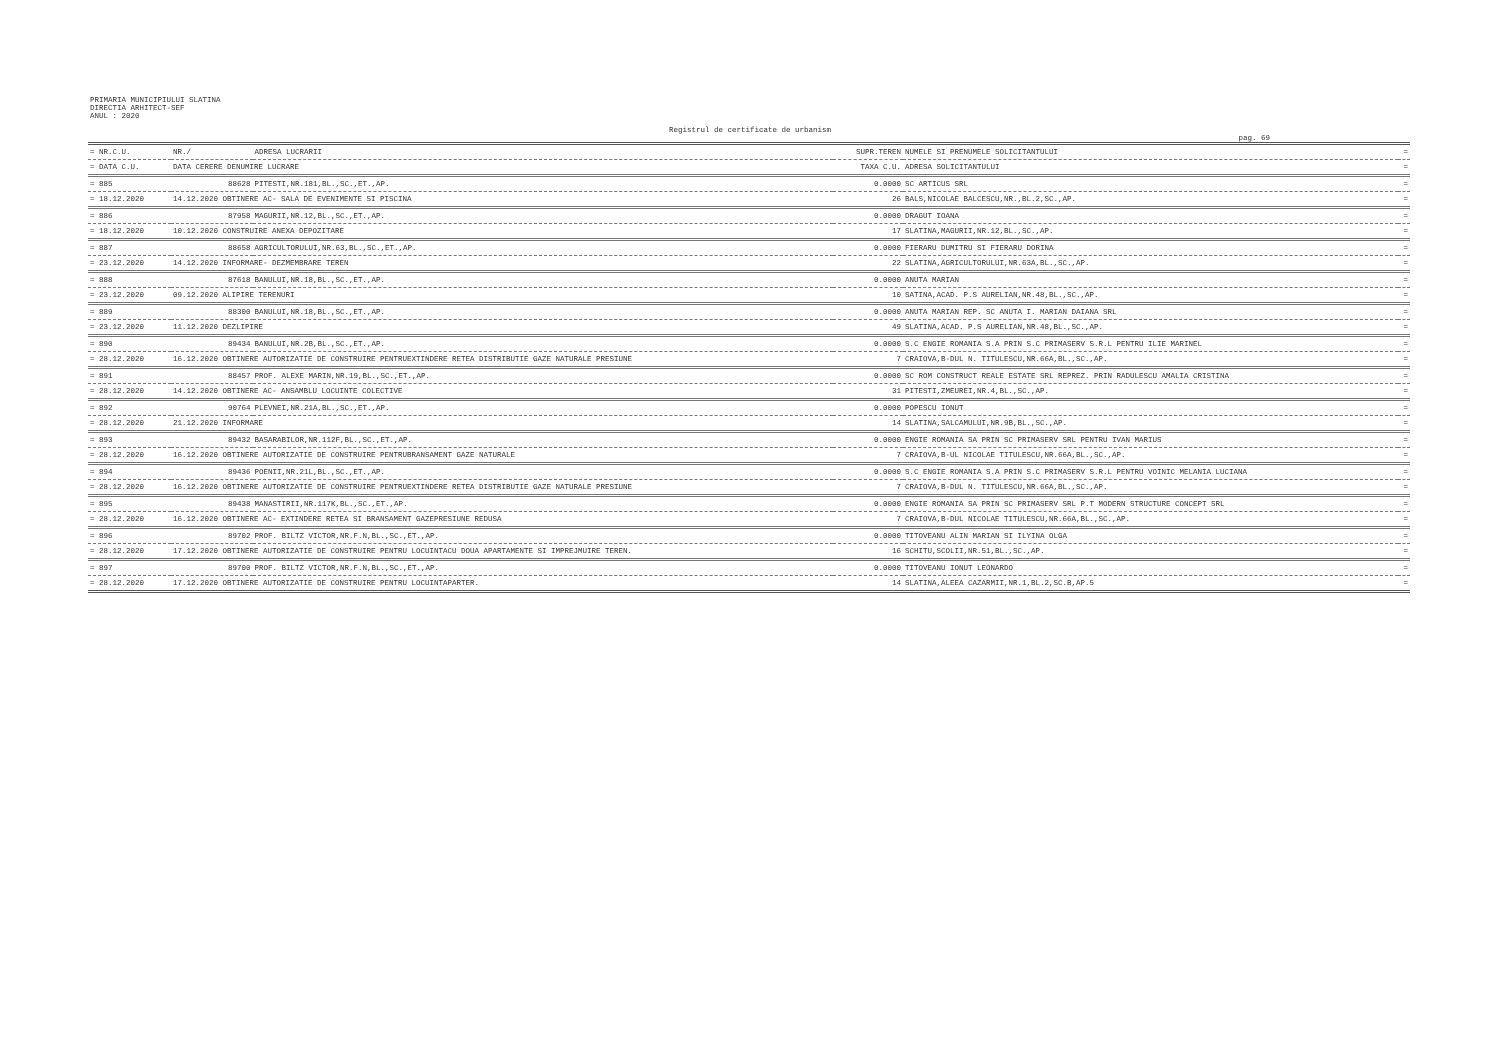PRIMARIA MUNICIPIULUI SLATINA
DIRECTIA ARHITECT-SEF
ANUL : 2020
Registrul de certificate de urbanism
pag. 69
| = NR.C.U. | NR./ | ADRESA LUCRARII | SUPR.TEREN | NUMELE SI PRENUMELE SOLICITANTULUI | = |
| --- | --- | --- | --- | --- | --- |
| = DATA C.U. | DATA CERERE DENUMIRE LUCRARE | | TAXA C.U. | ADRESA SOLICITANTULUI | = |
| = 885 | 88628 | PITESTI,NR.181,BL.,SC.,ET.,AP. | 0.0000 | SC ARTICUS SRL | = |
| = 18.12.2020 | 14.12.2020 OBTINERE AC- SALA DE EVENIMENTE SI PISCINA | | 26 | BALS,NICOLAE BALCESCU,NR.,BL.2,SC.,AP. | = |
| = 886 | 87958 | MAGURII,NR.12,BL.,SC.,ET.,AP. | 0.0000 | DRAGUT IOANA | = |
| = 18.12.2020 | 10.12.2020 CONSTRUIRE ANEXA DEPOZITARE | | 17 | SLATINA,MAGURII,NR.12,BL.,SC.,AP. | = |
| = 887 | 88658 | AGRICULTORULUI,NR.63,BL.,SC.,ET.,AP. | 0.0000 | FIERARU DUMITRU SI FIERARU DORINA | = |
| = 23.12.2020 | 14.12.2020 INFORMARE- DEZMEMBRARE TEREN | | 22 | SLATINA,AGRICULTORULUI,NR.63A,BL.,SC.,AP. | = |
| = 888 | 87618 | BANULUI,NR.18,BL.,SC.,ET.,AP. | 0.0000 | ANUTA MARIAN | = |
| = 23.12.2020 | 09.12.2020 ALIPIRE TERENURI | | 10 | SATINA,ACAD. P.S AURELIAN,NR.48,BL.,SC.,AP. | = |
| = 889 | 88300 | BANULUI,NR.18,BL.,SC.,ET.,AP. | 0.0000 | ANUTA MARIAN REP. SC ANUTA I. MARIAN DAIANA SRL | = |
| = 23.12.2020 | 11.12.2020 DEZLIPIRE | | 49 | SLATINA,ACAD. P.S AURELIAN,NR.48,BL.,SC.,AP. | = |
| = 890 | 89434 | BANULUI,NR.2B,BL.,SC.,ET.,AP. | 0.0000 | S.C ENGIE ROMANIA S.A PRIN S.C PRIMASERV S.R.L PENTRU ILIE MARINEL | = |
| = 28.12.2020 | 16.12.2020 OBTINERE AUTORIZATIE DE CONSTRUIRE PENTRUEXTINDERE RETEA DISTRIBUTIE GAZE NATURALE PRESIUNE | | 7 | CRAIOVA,B-DUL N. TITULESCU,NR.66A,BL.,SC.,AP. | = |
| = 891 | 88457 | PROF. ALEXE MARIN,NR.19,BL.,SC.,ET.,AP. | 0.0000 | SC ROM CONSTRUCT REALE ESTATE SRL REPREZ. PRIN RADULESCU AMALIA CRISTINA | = |
| = 28.12.2020 | 14.12.2020 OBTINERE AC- ANSAMBLU LOCUINTE COLECTIVE | | 31 | PITESTI,ZMEUREI,NR.4,BL.,SC.,AP. | = |
| = 892 | 90764 | PLEVNEI,NR.21A,BL.,SC.,ET.,AP. | 0.0000 | POPESCU IONUT | = |
| = 28.12.2020 | 21.12.2020 INFORMARE | | 14 | SLATINA,SALCAMULUI,NR.9B,BL.,SC.,AP. | = |
| = 893 | 89432 | BASARABILOR,NR.112F,BL.,SC.,ET.,AP. | 0.0000 | ENGIE ROMANIA SA PRIN SC PRIMASERV SRL PENTRU IVAN MARIUS | = |
| = 28.12.2020 | 16.12.2020 OBTINERE AUTORIZATIE DE CONSTRUIRE PENTRUBRANSAMENT GAZE NATURALE | | 7 | CRAIOVA,B-UL NICOLAE TITULESCU,NR.66A,BL.,SC.,AP. | = |
| = 894 | 89436 | POENII,NR.21L,BL.,SC.,ET.,AP. | 0.0000 | S.C ENGIE ROMANIA S.A PRIN S.C PRIMASERV S.R.L PENTRU VOINIC MELANIA LUCIANA | = |
| = 28.12.2020 | 16.12.2020 OBTINERE AUTORIZATIE DE CONSTRUIRE PENTRUEXTINDERE RETEA DISTRIBUTIE GAZE NATURALE PRESIUNE | | 7 | CRAIOVA,B-DUL N. TITULESCU,NR.66A,BL.,SC.,AP. | = |
| = 895 | 89438 | MANASTIRII,NR.117K,BL.,SC.,ET.,AP. | 0.0000 | ENGIE ROMANIA SA PRIN SC PRIMASERV SRL P.T MODERN STRUCTURE CONCEPT SRL | = |
| = 28.12.2020 | 16.12.2020 OBTINERE AC- EXTINDERE RETEA SI BRANSAMENT GAZEPRESIUNE REDUSA | | 7 | CRAIOVA,B-DUL NICOLAE TITULESCU,NR.66A,BL.,SC.,AP. | = |
| = 896 | 89702 | PROF. BILTZ VICTOR,NR.F.N,BL.,SC.,ET.,AP. | 0.0000 | TITOVEANU ALIN MARIAN SI ILYINA OLGA | = |
| = 28.12.2020 | 17.12.2020 OBTINERE AUTORIZATIE DE CONSTRUIRE PENTRU LOCUINTACU DOUA APARTAMENTE SI IMPREJMUIRE TEREN. | | 16 | SCHITU,SCOLII,NR.51,BL.,SC.,AP. | = |
| = 897 | 89700 | PROF. BILTZ VICTOR,NR.F.N,BL.,SC.,ET.,AP. | 0.0000 | TITOVEANU IONUT LEONARDO | = |
| = 28.12.2020 | 17.12.2020 OBTINERE AUTORIZATIE DE CONSTRUIRE PENTRU LOCUINTAPARTER. | | 14 | SLATINA,ALEEA CAZARMII,NR.1,BL.2,SC.B,AP.5 | = |